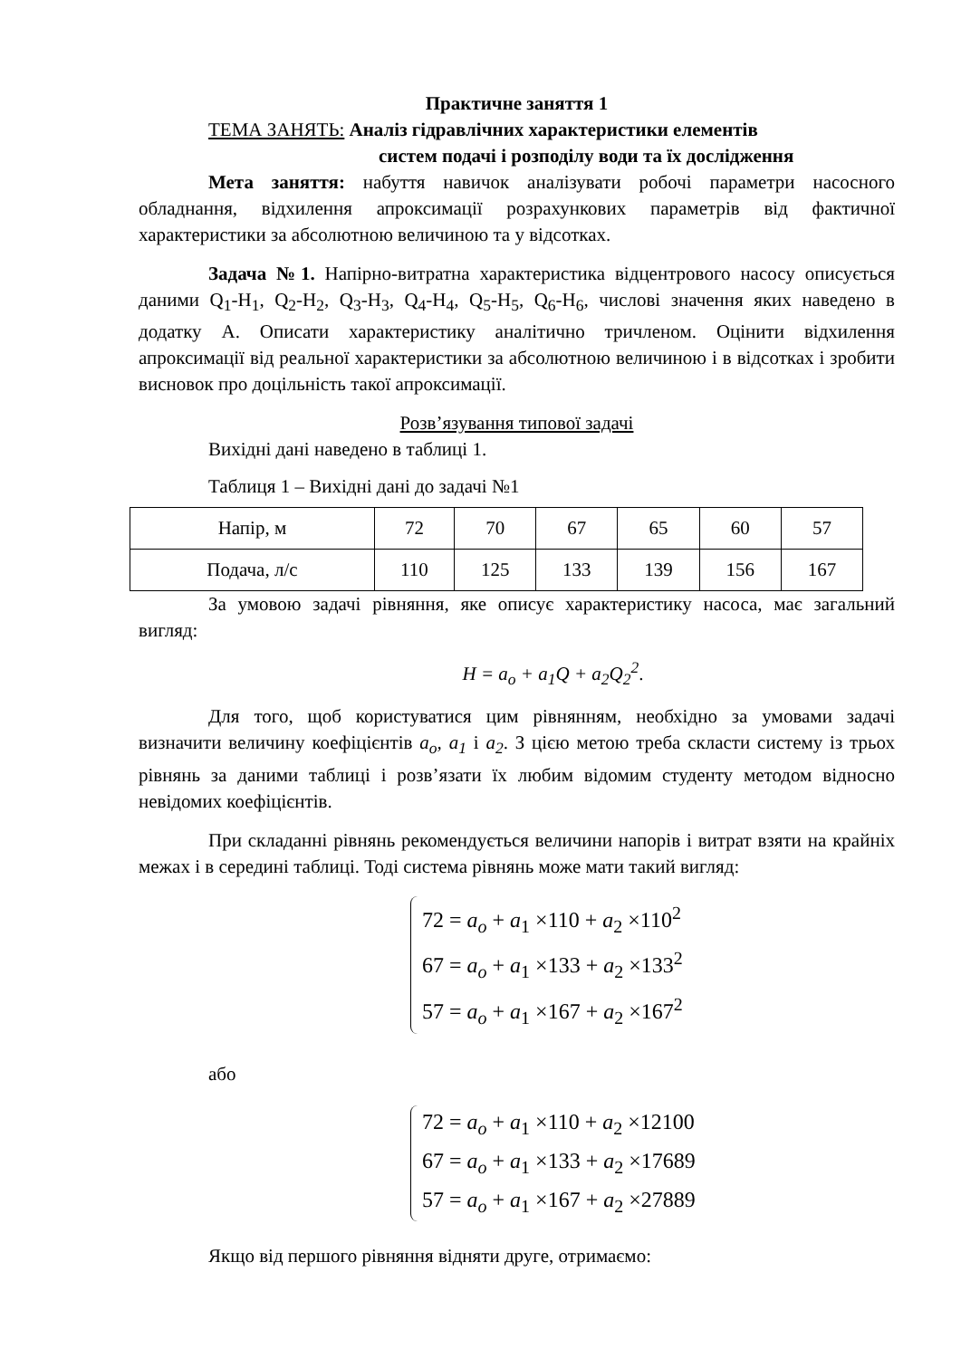Практичне заняття 1
ТЕМА ЗАНЯТЬ: Аналіз гідравлічних характеристики елементів
систем подачі і розподілу води та їх дослідження
Мета заняття: набуття навичок аналізувати робочі параметри насосного обладнання, відхилення апроксимації розрахункових параметрів від фактичної характеристики за абсолютною величиною та у відсотках.
Задача №1. Напірно-витратна характеристика відцентрового насосу описується даними Q<sub>1</sub>-H<sub>1</sub>, Q<sub>2</sub>-H<sub>2</sub>, Q<sub>3</sub>-H<sub>3</sub>, Q<sub>4</sub>-H<sub>4</sub>, Q<sub>5</sub>-H<sub>5</sub>, Q<sub>6</sub>-H<sub>6</sub>, числові значення яких наведено в додатку А. Описати характеристику аналітично тричленом. Оцінити відхилення апроксимації від реальної характеристики за абсолютною величиною і в відсотках і зробити висновок про доцільність такої апроксимації.
Розв’язування типової задачі
Вихідні дані наведено в таблиці 1.
Таблиця 1 – Вихідні дані до задачі №1
| Напір, м | 72 | 70 | 67 | 65 | 60 | 57 |
| Подача, л/с | 110 | 125 | 133 | 139 | 156 | 167 |
За умовою задачі рівняння, яке описує характеристику насоса, має загальний вигляд:
H = a<sub>o</sub> + a<sub>1</sub>Q + a<sub>2</sub>Q<sub>2</sub><sup>2</sup>.
Для того, щоб користуватися цим рівнянням, необхідно за умовами задачі визначити величину коефіцієнтів a<sub>o</sub>, a<sub>1</sub> і a<sub>2</sub>. З цією метою треба скласти систему із трьох рівнянь за даними таблиці і розв’язати їх любим відомим студенту методом відносно невідомих коефіцієнтів.
При складанні рівнянь рекомендується величини напорів і витрат взяти на крайніх межах і в середині таблиці. Тоді система рівнянь може мати такий вигляд:
72 = a<sub>o</sub> + a<sub>1</sub> ×110 + a<sub>2</sub> ×110<sup>2</sup>
67 = a<sub>o</sub> + a<sub>1</sub> ×133 + a<sub>2</sub> ×133<sup>2</sup>
57 = a<sub>o</sub> + a<sub>1</sub> ×167 + a<sub>2</sub> ×167<sup>2</sup>
або
72 = a<sub>o</sub> + a<sub>1</sub> ×110 + a<sub>2</sub> ×12100
67 = a<sub>o</sub> + a<sub>1</sub> ×133 + a<sub>2</sub> ×17689
57 = a<sub>o</sub> + a<sub>1</sub> ×167 + a<sub>2</sub> ×27889
Якщо від першого рівняння відняти друге, отримаємо: